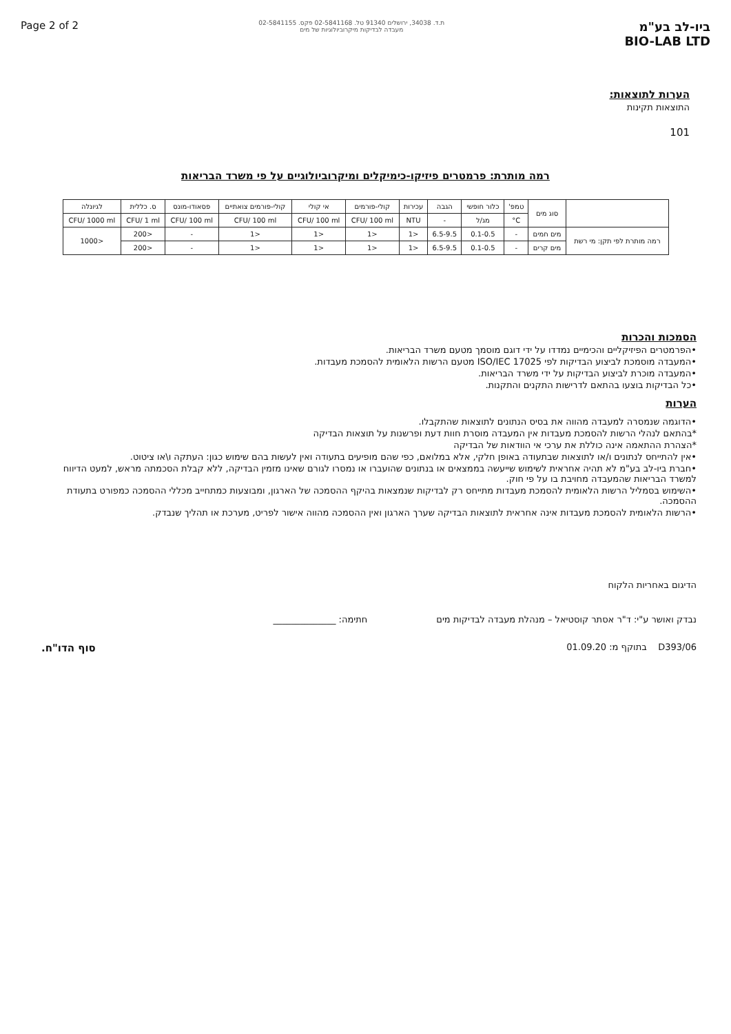Page 2 of 2
ת.ד. 34038, ירושלים 91340 טל. 02-5841168 פקס. 02-5841155
מעבדה לבדיקות מיקרוביולוגיות של מים
ביו-לב בע"מ
BIO-LAB LTD
הערות לתוצאות:
התוצאות תקינות
101
רמה מותרת: פרמטרים פיזיקו-כימיקלים ומיקרוביולוגיים על פי משרד הבריאות
| | סוג מים | טמפ' | כלור חופשי | הגבה | עכירות | קולי-פורמים | אי קולי | קולי-פורמים צואתיים | פסאודו-מונס | ס. כללית | לגיונלה |
| --- | --- | --- | --- | --- | --- | --- | --- | --- | --- | --- | --- |
| | | C° | מג/ל | - | NTU | CFU/ 100 ml | CFU/ 100 ml | CFU/ 100 ml | CFU/ 100 ml | CFU/ 1 ml | CFU/ 1000 ml |
| רמה מותרת לפי תקן: מי רשת | מים חמים | - | 0.1-0.5 | 6.5-9.5 | <1 | <1 | <1 | <1 | - | <200 | <1000 |
| | מים קרים | - | 0.1-0.5 | 6.5-9.5 | <1 | <1 | <1 | <1 | - | <200 | |
הסמכות והכרות
•הפרמטרים הפיזיקליים והכימיים נמדדו על ידי דוגם מוסמך מטעם משרד הבריאות.
•המעבדה מוסמכת לביצוע הבדיקות לפי ISO/IEC 17025 מטעם הרשות הלאומית להסמכת מעבדות.
•המעבדה מוכרת לביצוע הבדיקות על ידי משרד הבריאות.
•כל הבדיקות בוצעו בהתאם לדרישות התקנים והתקנות.
הערות
•הדוגמה שנמסרה למעבדה מהווה את בסיס הנתונים לתוצאות שהתקבלו.
*בהתאם לנהלי הרשות להסמכת מעבדות אין המעבדה מוסרת חוות דעת ופרשנות על תוצאות הבדיקה
*הצהרת ההתאמה אינה כוללת את ערכי אי הוודאות של הבדיקה
•אין להתייחס לנתונים ו/או לתוצאות שבתעודה באופן חלקי, אלא במלואם, כפי שהם מופיעים בתעודה ואין לעשות בהם שימוש כגון: העתקה ו\או ציטוט.
•חברת ביו-לב בע"מ לא תהיה אחראית לשימוש שייעשה בממצאים או בנתונים שהועברו או נמסרו לגורם שאינו מזמין הבדיקה, ללא קבלת הסכמתה מראש, למעט הדיווח למשרד הבריאות שהמעבדה מחויבת בו על פי חוק.
•השימוש בסמליל הרשות הלאומית להסמכת מעבדות מתייחס רק לבדיקות שנמצאות בהיקף ההסמכה של הארגון, ומבוצעות כמתחייב מכללי ההסמכה כמפורט בתעודת ההסמכה.
•הרשות הלאומית להסמכת מעבדות אינה אחראית לתוצאות הבדיקה שערך הארגון ואין ההסמכה מהווה אישור לפריט, מערכת או תהליך שנבדק.
הדיגום באחריות הלקוח
נבדק ואושר ע"י: ד"ר אסתר קוסטיאל – מנהלת מעבדה לבדיקות מים חתימה: ______________
D393/06 בתוקף מ: 01.09.20 סוף הדו"ח.